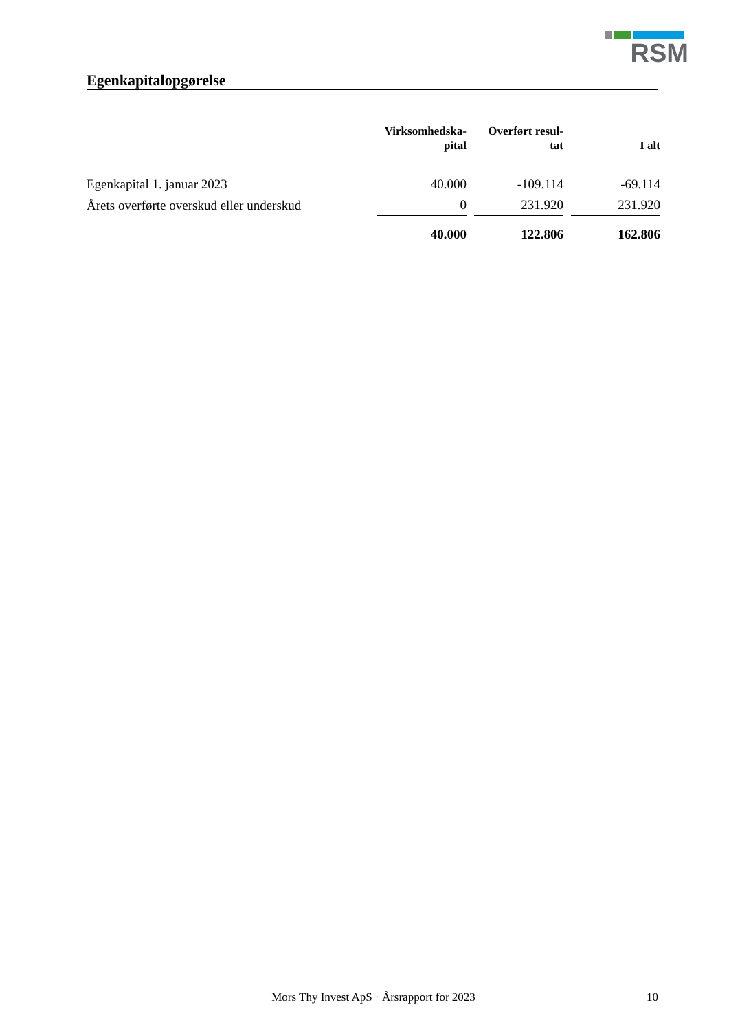RSM
Egenkapitalopgørelse
| | Virksomhedska- pital | | Overført resul- tat | | I alt |
| Egenkapital 1. januar 2023 | 40.000 | | -109.114 | | -69.114 |
| Årets overførte overskud eller underskud | 0 | | 231.920 | | 231.920 |
| | 40.000 | | 122.806 | | 162.806 |
Mors Thy Invest ApS · Årsrapport for 2023 10